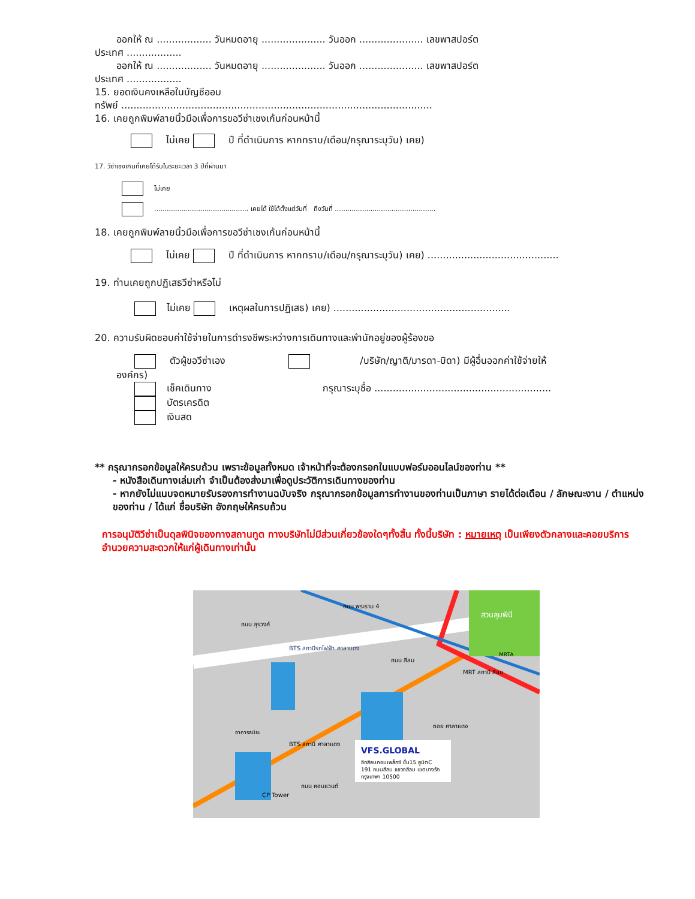ออกให้ ณ .................. วันหมดอายุ ..................... วันออก ..................... เลขพาสปอร์ต
ประเทศ ..................
ออกให้ ณ .................. วันหมดอายุ ..................... วันออก ..................... เลขพาสปอร์ต
ประเทศ ..................
15. ยอดเงินคงเหลือในบัญชีออม
ทรัพย์ ......................................................................................................
16. เคยถูกพิมพ์ลายนิ้วมือเพื่อการขอวีซ่าเชงเก้นก่อนหน้านี้
ไม่เคย ปี ที่ดำเนินการ หากทราบ/เดือน/กรุณาระบุวัน) เคย)
17. วีซ่าเชงเกนที่เคยได้รับในระยะเวลา 3 ปีที่ผ่านมา
ไม่เคย
............................................. เคยได้ ใช้ได้ตั้งแต่วันที่ ถึงวันที่ ................................................
18. เคยถูกพิมพ์ลายนิ้วมือเพื่อการขอวีซ่าเชงเก้นก่อนหน้านี้
ไม่เคย ปี ที่ดำเนินการ หากทราบ/เดือน/กรุณาระบุวัน) เคย) ...........................................
19. ท่านเคยถูกปฏิเสธวีซ่าหรือไม่
ไม่เคย เหตุผลในการปฏิเสธ) เคย) ..........................................................
20. ความรับผิดชอบค่าใช้จ่ายในการดำรงชีพระหว่างการเดินทางและพำนักอยู่ของผู้ร้องขอ
ตัวผู้ขอวีซ่าเอง /บริษัท/ญาติ/มารดา-บิดา) มีผู้อื่นออกค่าใช้จ่ายให้
องค์กร)
เช็คเดินทาง กรุณาระบุชื่อ ..........................................................
บัตรเครดิต
เงินสด
** กรุณากรอกข้อมูลให้ครบถ้วน เพราะข้อมูลทั้งหมด เจ้าหน้าที่จะต้องกรอกในแบบฟอร์มออนไลน์ของท่าน **
- หนังสือเดินทางเล่มเก่า จำเป็นต้องส่งมาเพื่อดูประวัติการเดินทางของท่าน
- หากยังไม่แนบจดหมายรับรองการทำงานฉบับจริง กรุณากรอกข้อมูลการทำงานของท่านเป็นภาษา รายได้ต่อเดือน / ลักษณะงาน / ตำแหน่งของท่าน / ได้แก่ ชื่อบริษัท อังกฤษให้ครบถ้วน
การอนุมัติวีซ่าเป็นดุลพินิจของทางสถานทูต ทางบริษัทไม่มีส่วนเกี่ยวข้องใดๆทั้งสิ้น ทั้งนี้บริษัท : หมายเหตุ เป็นเพียงตัวกลางและคอยบริการอำนวยความสะดวกให้แก่ผู้เดินทางเท่านั้น
VFS.GLOBAL
อีกสีลมคอมเพล็กซ์ ชั้น15 ยูนิตC
191 ถนนสีลม แขวงสีลม เขตบางรัก
กรุงเทพฯ 10500
สวนลุมพินี
MRT สถานี สีลม
BTS สถานีรถไฟฟ้า ศาลาแดง
อาคารธนิยะ
CP Tower
ถนน สุรวงศ์
ถนน พระราม 4
ถนน สีลม
BTS สถานี ศาลาแดง
ซอย ศาลาแดง
ถนน คอนแวนต์
MRTA